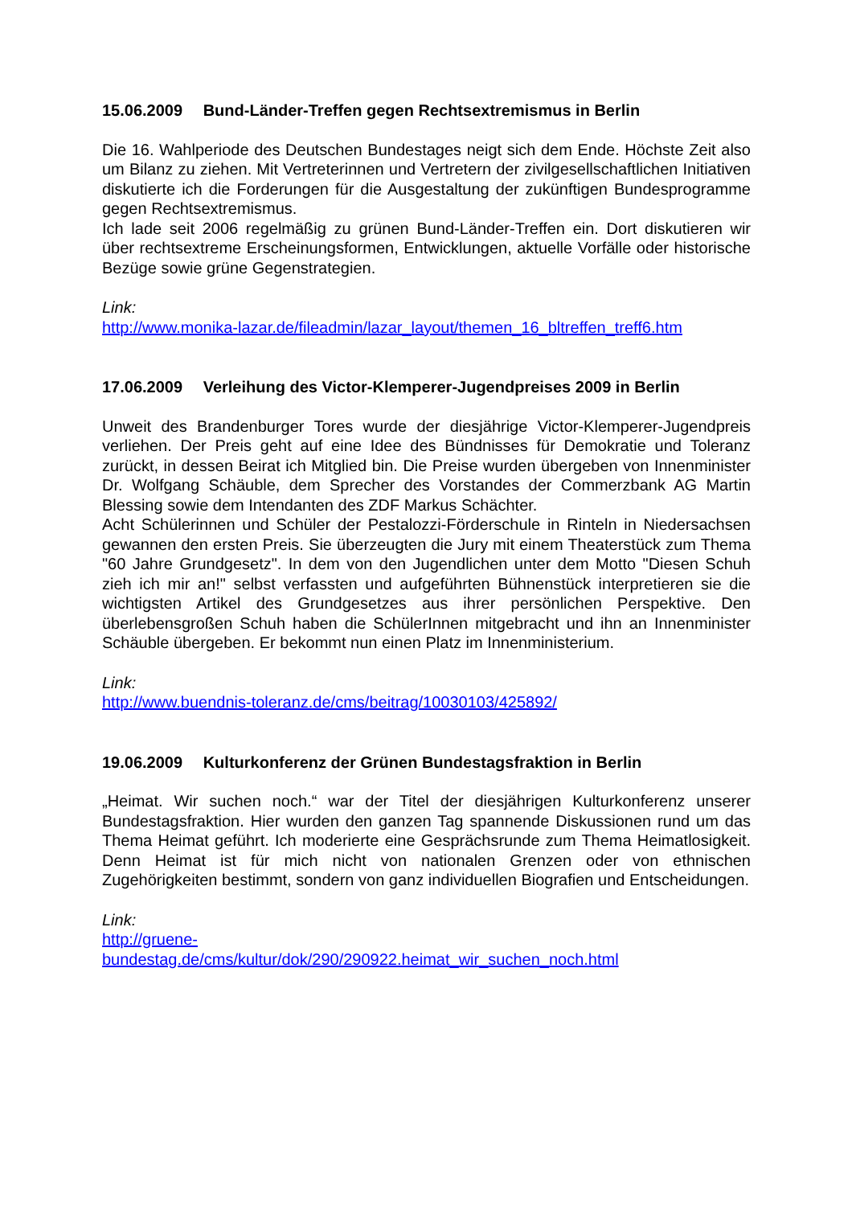15.06.2009 Bund-Länder-Treffen gegen Rechtsextremismus in Berlin
Die 16. Wahlperiode des Deutschen Bundestages neigt sich dem Ende. Höchste Zeit also um Bilanz zu ziehen. Mit Vertreterinnen und Vertretern der zivilgesellschaftlichen Initiativen diskutierte ich die Forderungen für die Ausgestaltung der zukünftigen Bundesprogramme gegen Rechtsextremismus.
Ich lade seit 2006 regelmäßig zu grünen Bund-Länder-Treffen ein. Dort diskutieren wir über rechtsextreme Erscheinungsformen, Entwicklungen, aktuelle Vorfälle oder historische Bezüge sowie grüne Gegenstrategien.
Link:
http://www.monika-lazar.de/fileadmin/lazar_layout/themen_16_bltreffen_treff6.htm
17.06.2009 Verleihung des Victor-Klemperer-Jugendpreises 2009 in Berlin
Unweit des Brandenburger Tores wurde der diesjährige Victor-Klemperer-Jugendpreis verliehen. Der Preis geht auf eine Idee des Bündnisses für Demokratie und Toleranz zurückt, in dessen Beirat ich Mitglied bin. Die Preise wurden übergeben von Innenminister Dr. Wolfgang Schäuble, dem Sprecher des Vorstandes der Commerzbank AG Martin Blessing sowie dem Intendanten des ZDF Markus Schächter.
Acht Schülerinnen und Schüler der Pestalozzi-Förderschule in Rinteln in Niedersachsen gewannen den ersten Preis. Sie überzeugten die Jury mit einem Theaterstück zum Thema "60 Jahre Grundgesetz". In dem von den Jugendlichen unter dem Motto "Diesen Schuh zieh ich mir an!" selbst verfassten und aufgeführten Bühnenstück interpretieren sie die wichtigsten Artikel des Grundgesetzes aus ihrer persönlichen Perspektive. Den überlebensgroßen Schuh haben die SchülerInnen mitgebracht und ihn an Innenminister Schäuble übergeben. Er bekommt nun einen Platz im Innenministerium.
Link:
http://www.buendnis-toleranz.de/cms/beitrag/10030103/425892/
19.06.2009 Kulturkonferenz der Grünen Bundestagsfraktion in Berlin
„Heimat. Wir suchen noch.“ war der Titel der diesjährigen Kulturkonferenz unserer Bundestagsfraktion. Hier wurden den ganzen Tag spannende Diskussionen rund um das Thema Heimat geführt. Ich moderierte eine Gesprächsrunde zum Thema Heimatlosigkeit. Denn Heimat ist für mich nicht von nationalen Grenzen oder von ethnischen Zugehörigkeiten bestimmt, sondern von ganz individuellen Biografien und Entscheidungen.
Link:
http://gruene-
bundestag.de/cms/kultur/dok/290/290922.heimat_wir_suchen_noch.html